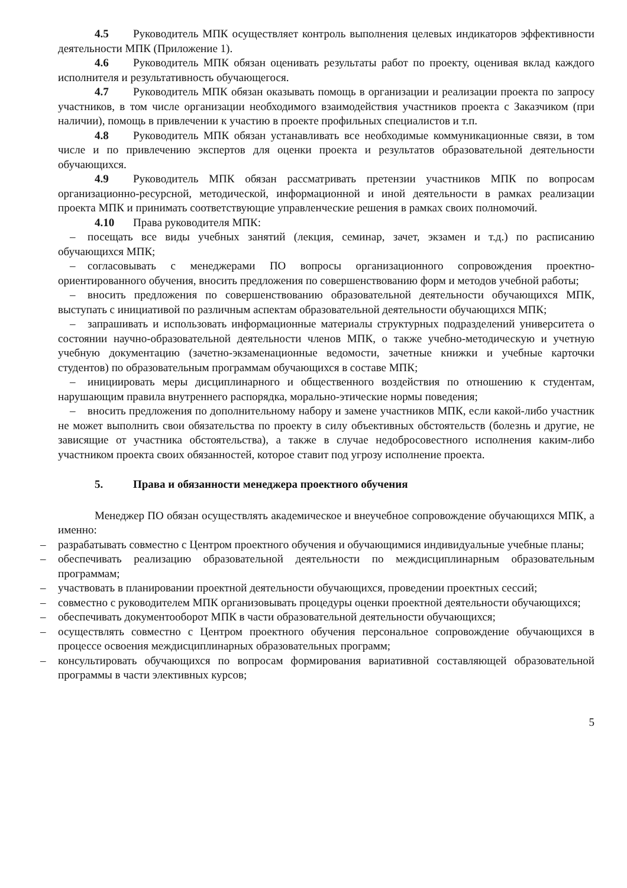4.5 Руководитель МПК осуществляет контроль выполнения целевых индикаторов эффективности деятельности МПК (Приложение 1).
4.6 Руководитель МПК обязан оценивать результаты работ по проекту, оценивая вклад каждого исполнителя и результативность обучающегося.
4.7 Руководитель МПК обязан оказывать помощь в организации и реализации проекта по запросу участников, в том числе организации необходимого взаимодействия участников проекта с Заказчиком (при наличии), помощь в привлечении к участию в проекте профильных специалистов и т.п.
4.8 Руководитель МПК обязан устанавливать все необходимые коммуникационные связи, в том числе и по привлечению экспертов для оценки проекта и результатов образовательной деятельности обучающихся.
4.9 Руководитель МПК обязан рассматривать претензии участников МПК по вопросам организационно-ресурсной, методической, информационной и иной деятельности в рамках реализации проекта МПК и принимать соответствующие управленческие решения в рамках своих полномочий.
4.10 Права руководителя МПК:
– посещать все виды учебных занятий (лекция, семинар, зачет, экзамен и т.д.) по расписанию обучающихся МПК;
– согласовывать с менеджерами ПО вопросы организационного сопровождения проектно-ориентированного обучения, вносить предложения по совершенствованию форм и методов учебной работы;
– вносить предложения по совершенствованию образовательной деятельности обучающихся МПК, выступать с инициативой по различным аспектам образовательной деятельности обучающихся МПК;
– запрашивать и использовать информационные материалы структурных подразделений университета о состоянии научно-образовательной деятельности членов МПК, о также учебно-методическую и учетную учебную документацию (зачетно-экзаменационные ведомости, зачетные книжки и учебные карточки студентов) по образовательным программам обучающихся в составе МПК;
– инициировать меры дисциплинарного и общественного воздействия по отношению к студентам, нарушающим правила внутреннего распорядка, морально-этические нормы поведения;
– вносить предложения по дополнительному набору и замене участников МПК, если какой-либо участник не может выполнить свои обязательства по проекту в силу объективных обстоятельств (болезнь и другие, не зависящие от участника обстоятельства), а также в случае недобросовестного исполнения каким-либо участником проекта своих обязанностей, которое ставит под угрозу исполнение проекта.
5. Права и обязанности менеджера проектного обучения
Менеджер ПО обязан осуществлять академическое и внеучебное сопровождение обучающихся МПК, а именно:
– разрабатывать совместно с Центром проектного обучения и обучающимися индивидуальные учебные планы;
– обеспечивать реализацию образовательной деятельности по междисциплинарным образовательным программам;
– участвовать в планировании проектной деятельности обучающихся, проведении проектных сессий;
– совместно с руководителем МПК организовывать процедуры оценки проектной деятельности обучающихся;
– обеспечивать документооборот МПК в части образовательной деятельности обучающихся;
– осуществлять совместно с Центром проектного обучения персональное сопровождение обучающихся в процессе освоения междисциплинарных образовательных программ;
– консультировать обучающихся по вопросам формирования вариативной составляющей образовательной программы в части элективных курсов;
5